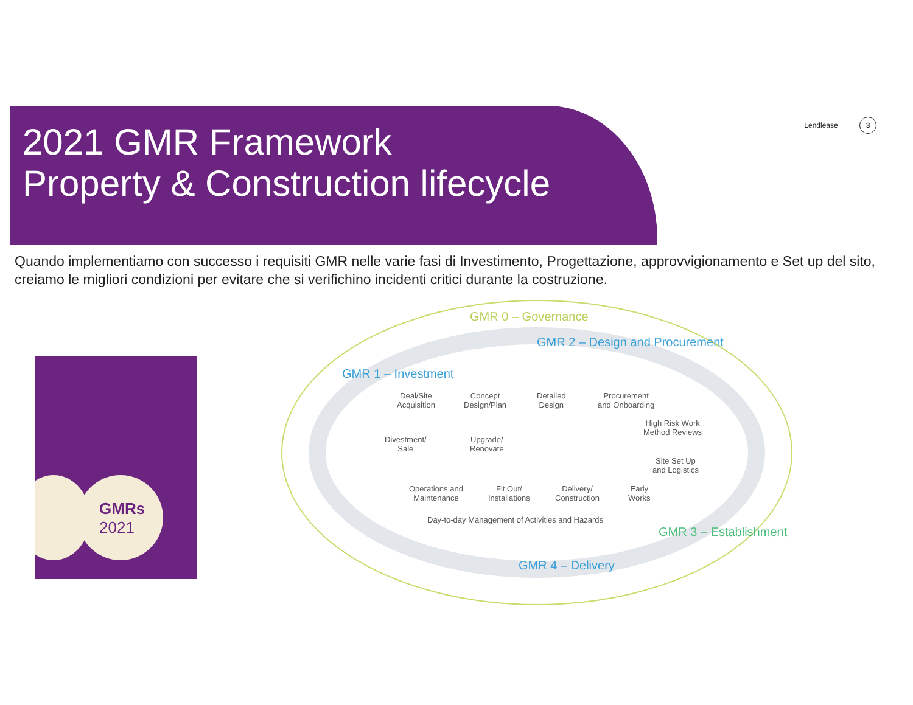2021 GMR Framework
Property & Construction lifecycle
Lendlease 3
Quando implementiamo con successo i requisiti GMR nelle varie fasi di Investimento, Progettazione, approvvigionamento e Set up del sito, creiamo le migliori condizioni per evitare che si verifichino incidenti critici durante la costruzione.
GMRs
2021
GMR 0 – Governance
GMR 1 – Investment
GMR 2 – Design and Procurement
GMR 3 – Establishment
GMR 4 – Delivery
Deal/Site
Acquisition
Concept
Design/Plan
Detailed
Design
Procurement
and Onboarding
Divestment/
Sale
Upgrade/
Renovate
High Risk Work
Method Reviews
Site Set Up
and Logistics
Operations and
Maintenance
Fit Out/
Installations
Delivery/
Construction
Early
Works
Day-to-day Management of Activities and Hazards